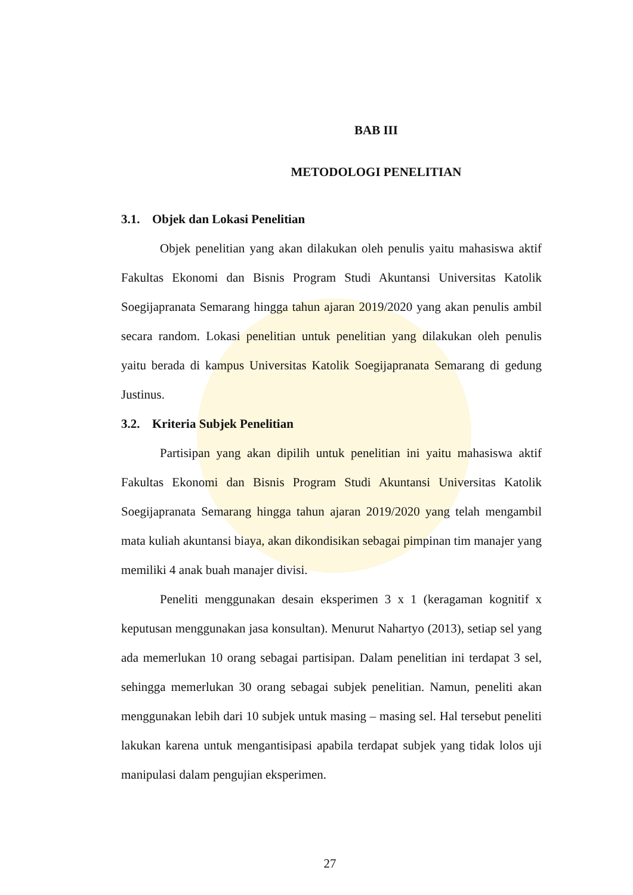BAB III
METODOLOGI PENELITIAN
3.1. Objek dan Lokasi Penelitian
Objek penelitian yang akan dilakukan oleh penulis yaitu mahasiswa aktif Fakultas Ekonomi dan Bisnis Program Studi Akuntansi Universitas Katolik Soegijapranata Semarang hingga tahun ajaran 2019/2020 yang akan penulis ambil secara random. Lokasi penelitian untuk penelitian yang dilakukan oleh penulis yaitu berada di kampus Universitas Katolik Soegijapranata Semarang di gedung Justinus.
3.2. Kriteria Subjek Penelitian
Partisipan yang akan dipilih untuk penelitian ini yaitu mahasiswa aktif Fakultas Ekonomi dan Bisnis Program Studi Akuntansi Universitas Katolik Soegijapranata Semarang hingga tahun ajaran 2019/2020 yang telah mengambil mata kuliah akuntansi biaya, akan dikondisikan sebagai pimpinan tim manajer yang memiliki 4 anak buah manajer divisi.
Peneliti menggunakan desain eksperimen 3 x 1 (keragaman kognitif x keputusan menggunakan jasa konsultan). Menurut Nahartyo (2013), setiap sel yang ada memerlukan 10 orang sebagai partisipan. Dalam penelitian ini terdapat 3 sel, sehingga memerlukan 30 orang sebagai subjek penelitian. Namun, peneliti akan menggunakan lebih dari 10 subjek untuk masing – masing sel. Hal tersebut peneliti lakukan karena untuk mengantisipasi apabila terdapat subjek yang tidak lolos uji manipulasi dalam pengujian eksperimen.
27